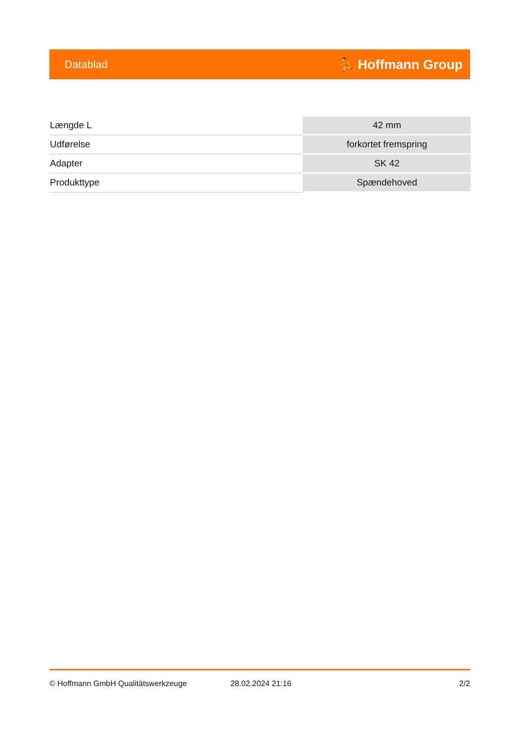Datablad ⛹ Hoffmann Group
| Længde L | 42 mm |
| Udførelse | forkortet fremspring |
| Adapter | SK 42 |
| Produkttype | Spændehoved |
© Hoffmann GmbH Qualitätswerkzeuge 28.02.2024 21:16 2/2